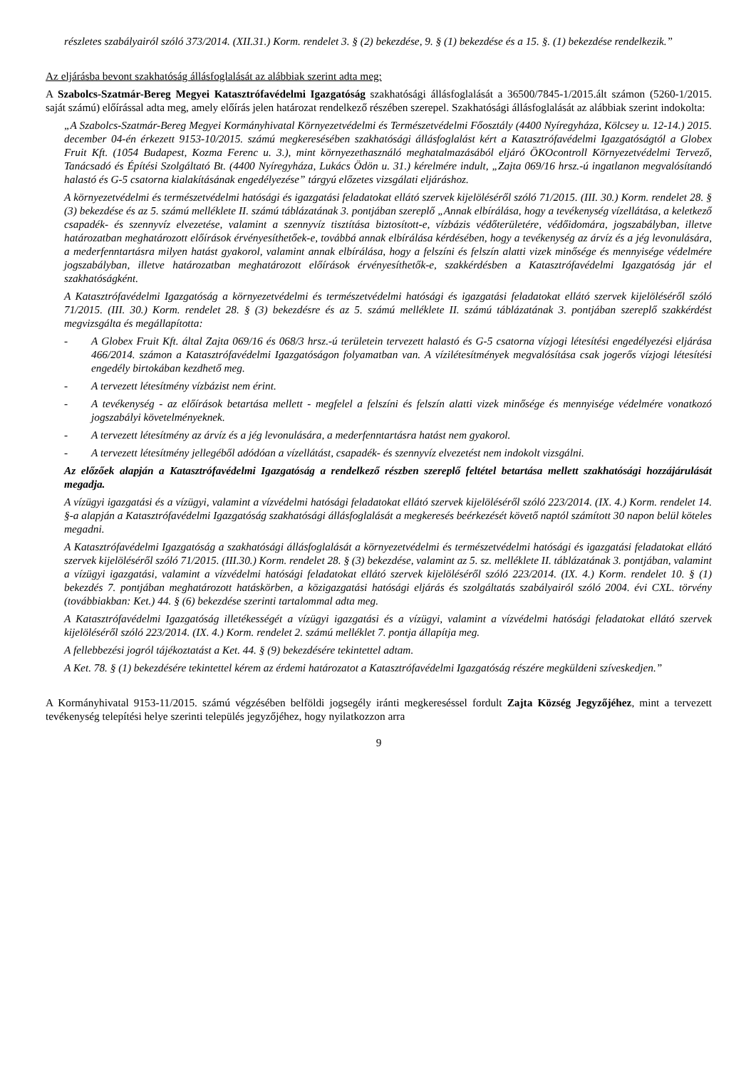részletes szabályairól szóló 373/2014. (XII.31.) Korm. rendelet 3. § (2) bekezdése, 9. § (1) bekezdése és a 15. §. (1) bekezdése rendelkezik.”
Az eljárásba bevont szakhatóság állásfoglalását az alábbiak szerint adta meg:
A Szabolcs-Szatmár-Bereg Megyei Katasztrófavédelmi Igazgatóság szakhatósági állásfoglalását a 36500/7845-1/2015.ált számon (5260-1/2015. saját számú) előírással adta meg, amely előírás jelen határozat rendelkező részében szerepel. Szakhatósági állásfoglalását az alábbiak szerint indokolta:
„A Szabolcs-Szatmár-Bereg Megyei Kormányhivatal Környezetvédelmi és Természetvédelmi Főosztály (4400 Nyíregyháza, Kölcsey u. 12-14.) 2015. december 04-én érkezett 9153-10/2015. számú megkeresésében szakhatósági állásfoglalást kért a Katasztrófavédelmi Igazgatóságtól a Globex Fruit Kft. (1054 Budapest, Kozma Ferenc u. 3.), mint környezethasználó meghatalmazásából eljáró ÖKOcontroll Környezetvédelmi Tervező, Tanácsadó és Építési Szolgáltató Bt. (4400 Nyíregyháza, Lukács Ödön u. 31.) kérelmére indult, „Zajta 069/16 hrsz.-ú ingatlanon megvalósítandó halastó és G-5 csatorna kialakításának engedélyezése” tárgyú előzetes vizsgálati eljáráshoz.
A környezetvédelmi és természetvédelmi hatósági és igazgatási feladatokat ellátó szervek kijelöléséről szóló 71/2015. (III. 30.) Korm. rendelet 28. § (3) bekezdése és az 5. számú melléklete II. számú táblázatának 3. pontjában szereplő „Annak elbírálása, hogy a tevékenység vízellátása, a keletkező csapadék- és szennyvíz elvezetése, valamint a szennyvíz tisztítása biztosított-e, vízbázis védőterületére, védőidomára, jogszabályban, illetve határozatban meghatározott előírások érvényesíthetőek-e, továbbá annak elbírálása kérdésében, hogy a tevékenység az árvíz és a jég levonulására, a mederfenntartásra milyen hatást gyakorol, valamint annak elbírálása, hogy a felszíni és felszín alatti vizek minősége és mennyisége védelmére jogszabályban, illetve határozatban meghatározott előírások érvényesíthetők-e, szakkérdésben a Katasztrófavédelmi Igazgatóság jár el szakhatóságként.
A Katasztrófavédelmi Igazgatóság a környezetvédelmi és természetvédelmi hatósági és igazgatási feladatokat ellátó szervek kijelöléséről szóló 71/2015. (III. 30.) Korm. rendelet 28. § (3) bekezdésre és az 5. számú melléklete II. számú táblázatának 3. pontjában szereplő szakkérdést megvizsgálta és megállapította:
- A Globex Fruit Kft. által Zajta 069/16 és 068/3 hrsz.-ú területein tervezett halastó és G-5 csatorna vízjogi létesítési engedélyezési eljárása 466/2014. számon a Katasztrófavédelmi Igazgatóságon folyamatban van. A vízilétesítmények megvalósítása csak jogerős vízjogi létesítési engedély birtokában kezdhető meg.
- A tervezett létesítmény vízbázist nem érint.
- A tevékenység - az előírások betartása mellett - megfelel a felszíni és felszín alatti vizek minősége és mennyisége védelmére vonatkozó jogszabályi követelményeknek.
- A tervezett létesítmény az árvíz és a jég levonulására, a mederfenntartásra hatást nem gyakorol.
- A tervezett létesítmény jellegéből adódóan a vízellátást, csapadék- és szennyvíz elvezetést nem indokolt vizsgálni.
Az előzőek alapján a Katasztrófavédelmi Igazgatóság a rendelkező részben szereplő feltétel betartása mellett szakhatósági hozzájárulását megadja.
A vízügyi igazgatási és a vízügyi, valamint a vízvédelmi hatósági feladatokat ellátó szervek kijelöléséről szóló 223/2014. (IX. 4.) Korm. rendelet 14. §-a alapján a Katasztrófavédelmi Igazgatóság szakhatósági állásfoglalását a megkeresés beérkezését követő naptól számított 30 napon belül köteles megadni.
A Katasztrófavédelmi Igazgatóság a szakhatósági állásfoglalását a környezetvédelmi és természetvédelmi hatósági és igazgatási feladatokat ellátó szervek kijelöléséről szóló 71/2015. (III.30.) Korm. rendelet 28. § (3) bekezdése, valamint az 5. sz. melléklete II. táblázatának 3. pontjában, valamint a vízügyi igazgatási, valamint a vízvédelmi hatósági feladatokat ellátó szervek kijelöléséről szóló 223/2014. (IX. 4.) Korm. rendelet 10. § (1) bekezdés 7. pontjában meghatározott hatáskörben, a közigazgatási hatósági eljárás és szolgáltatás szabályairól szóló 2004. évi CXL. törvény (továbbiakban: Ket.) 44. § (6) bekezdése szerinti tartalommal adta meg.
A Katasztrófavédelmi Igazgatóság illetékességét a vízügyi igazgatási és a vízügyi, valamint a vízvédelmi hatósági feladatokat ellátó szervek kijelöléséről szóló 223/2014. (IX. 4.) Korm. rendelet 2. számú melléklet 7. pontja állapítja meg.
A fellebbezési jogról tájékoztatást a Ket. 44. § (9) bekezdésére tekintettel adtam.
A Ket. 78. § (1) bekezdésére tekintettel kérem az érdemi határozatot a Katasztrófavédelmi Igazgatóság részére megküldeni szíveskedjen.”
A Kormányhivatal 9153-11/2015. számú végzésében belföldi jogsegély iránti megkereséssel fordult Zajta Község Jegyzőjéhez, mint a tervezett tevékenység telepítési helye szerinti település jegyzőjéhez, hogy nyilatkozzon arra
9